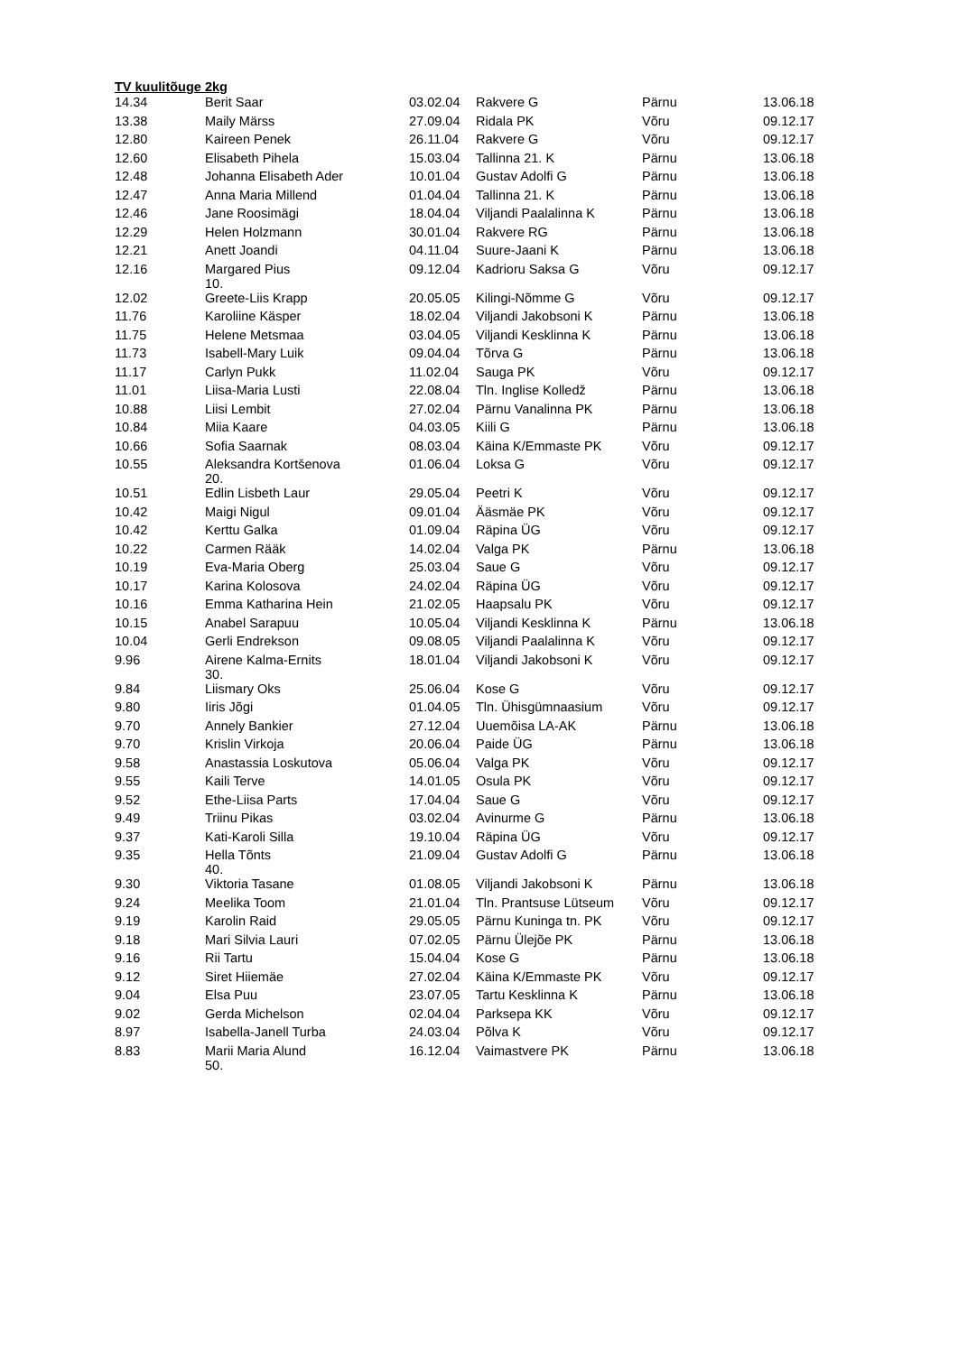TV kuulitõuge 2kg
| 14.34 | Berit Saar | 03.02.04 | Rakvere G | Pärnu | 13.06.18 |
| 13.38 | Maily Märss | 27.09.04 | Ridala PK | Võru | 09.12.17 |
| 12.80 | Kaireen Penek | 26.11.04 | Rakvere G | Võru | 09.12.17 |
| 12.60 | Elisabeth Pihela | 15.03.04 | Tallinna 21. K | Pärnu | 13.06.18 |
| 12.48 | Johanna Elisabeth Ader | 10.01.04 | Gustav Adolfi G | Pärnu | 13.06.18 |
| 12.47 | Anna Maria Millend | 01.04.04 | Tallinna 21. K | Pärnu | 13.06.18 |
| 12.46 | Jane Roosimägi | 18.04.04 | Viljandi Paalalinna K | Pärnu | 13.06.18 |
| 12.29 | Helen Holzmann | 30.01.04 | Rakvere RG | Pärnu | 13.06.18 |
| 12.21 | Anett Joandi | 04.11.04 | Suure-Jaani K | Pärnu | 13.06.18 |
| 12.16 | Margared Pius 10. | 09.12.04 | Kadrioru Saksa G | Võru | 09.12.17 |
| 12.02 | Greete-Liis Krapp | 20.05.05 | Kilingi-Nõmme G | Võru | 09.12.17 |
| 11.76 | Karoliine Käsper | 18.02.04 | Viljandi Jakobsoni K | Pärnu | 13.06.18 |
| 11.75 | Helene Metsmaa | 03.04.05 | Viljandi Kesklinna K | Pärnu | 13.06.18 |
| 11.73 | Isabell-Mary Luik | 09.04.04 | Tõrva G | Pärnu | 13.06.18 |
| 11.17 | Carlyn Pukk | 11.02.04 | Sauga PK | Võru | 09.12.17 |
| 11.01 | Liisa-Maria Lusti | 22.08.04 | Tln. Inglise Kolledž | Pärnu | 13.06.18 |
| 10.88 | Liisi Lembit | 27.02.04 | Pärnu Vanalinna PK | Pärnu | 13.06.18 |
| 10.84 | Miia Kaare | 04.03.05 | Kiili G | Pärnu | 13.06.18 |
| 10.66 | Sofia Saarnak | 08.03.04 | Käina K/Emmaste PK | Võru | 09.12.17 |
| 10.55 | Aleksandra Kortšenova 20. | 01.06.04 | Loksa G | Võru | 09.12.17 |
| 10.51 | Edlin Lisbeth Laur | 29.05.04 | Peetri K | Võru | 09.12.17 |
| 10.42 | Maigi Nigul | 09.01.04 | Ääsmäe PK | Võru | 09.12.17 |
| 10.42 | Kerttu Galka | 01.09.04 | Räpina ÜG | Võru | 09.12.17 |
| 10.22 | Carmen Rääk | 14.02.04 | Valga PK | Pärnu | 13.06.18 |
| 10.19 | Eva-Maria Oberg | 25.03.04 | Saue G | Võru | 09.12.17 |
| 10.17 | Karina Kolosova | 24.02.04 | Räpina ÜG | Võru | 09.12.17 |
| 10.16 | Emma Katharina Hein | 21.02.05 | Haapsalu PK | Võru | 09.12.17 |
| 10.15 | Anabel Sarapuu | 10.05.04 | Viljandi Kesklinna K | Pärnu | 13.06.18 |
| 10.04 | Gerli Endrekson | 09.08.05 | Viljandi Paalalinna K | Võru | 09.12.17 |
| 9.96 | Airene Kalma-Ernits 30. | 18.01.04 | Viljandi Jakobsoni K | Võru | 09.12.17 |
| 9.84 | Liismary Oks | 25.06.04 | Kose G | Võru | 09.12.17 |
| 9.80 | Iiris Jõgi | 01.04.05 | Tln. Ühisgümnaasium | Võru | 09.12.17 |
| 9.70 | Annely Bankier | 27.12.04 | Uuemõisa LA-AK | Pärnu | 13.06.18 |
| 9.70 | Krislin Virkoja | 20.06.04 | Paide ÜG | Pärnu | 13.06.18 |
| 9.58 | Anastassia Loskutova | 05.06.04 | Valga PK | Võru | 09.12.17 |
| 9.55 | Kaili Terve | 14.01.05 | Osula PK | Võru | 09.12.17 |
| 9.52 | Ethe-Liisa Parts | 17.04.04 | Saue G | Võru | 09.12.17 |
| 9.49 | Triinu Pikas | 03.02.04 | Avinurme G | Pärnu | 13.06.18 |
| 9.37 | Kati-Karoli Silla | 19.10.04 | Räpina ÜG | Võru | 09.12.17 |
| 9.35 | Hella Tõnts 40. | 21.09.04 | Gustav Adolfi G | Pärnu | 13.06.18 |
| 9.30 | Viktoria Tasane | 01.08.05 | Viljandi Jakobsoni K | Pärnu | 13.06.18 |
| 9.24 | Meelika Toom | 21.01.04 | Tln. Prantsuse Lütseum | Võru | 09.12.17 |
| 9.19 | Karolin Raid | 29.05.05 | Pärnu Kuninga tn. PK | Võru | 09.12.17 |
| 9.18 | Mari Silvia Lauri | 07.02.05 | Pärnu Ülejõe PK | Pärnu | 13.06.18 |
| 9.16 | Rii Tartu | 15.04.04 | Kose G | Pärnu | 13.06.18 |
| 9.12 | Siret Hiiemäe | 27.02.04 | Käina K/Emmaste PK | Võru | 09.12.17 |
| 9.04 | Elsa Puu | 23.07.05 | Tartu Kesklinna K | Pärnu | 13.06.18 |
| 9.02 | Gerda Michelson | 02.04.04 | Parksepa KK | Võru | 09.12.17 |
| 8.97 | Isabella-Janell Turba | 24.03.04 | Põlva K | Võru | 09.12.17 |
| 8.83 | Marii Maria Alund 50. | 16.12.04 | Vaimastvere PK | Pärnu | 13.06.18 |